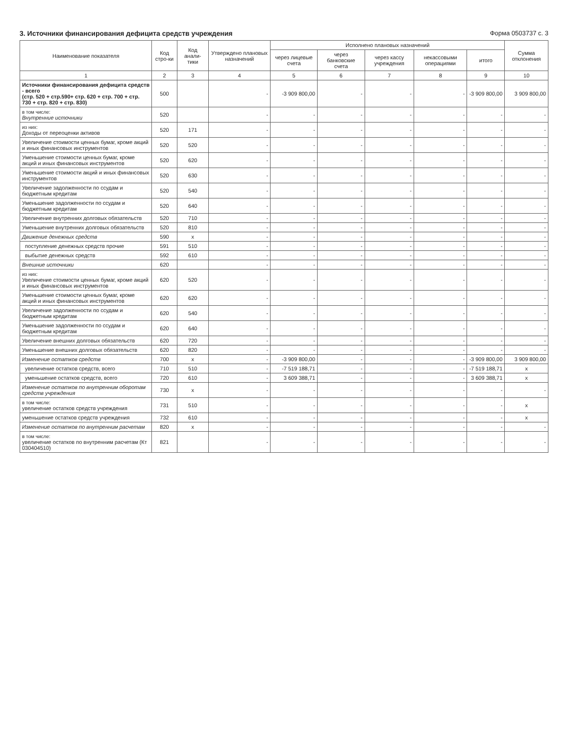3. Источники финансирования дефицита средств учреждения
Форма 0503737 с. 3
| Наименование показателя | Код стро-ки | Код анали-тики | Утверждено плановых назначений | Исполнено плановых назначений | | | | | Сумма отклонения |
| --- | --- | --- | --- | --- | --- | --- | --- | --- | --- |
| | | | | через лицевые счета | через банковские счета | через кассу учреждения | некассовыми операциями | итого | |
| 1 | 2 | 3 | 4 | 5 | 6 | 7 | 8 | 9 | 10 |
| Источники финансирования дефицита средств - всего (стр. 520 + стр.590+ стр. 620 + стр. 700 + стр. 730 + стр. 820 + стр. 830) | 500 | | - | -3 909 800,00 | - | - | - | -3 909 800,00 | 3 909 800,00 |
| в том числе: Внутренние источники | 520 | | - | - | - | - | - | - | - |
| из них: Доходы от переоценки активов | 520 | 171 | - | - | - | - | - | - | - |
| Увеличение стоимости ценных бумаг, кроме акций и иных финансовых инструментов | 520 | 520 | - | - | - | - | - | - | - |
| Уменьшение стоимости ценных бумаг, кроме акций и иных финансовых инструментов | 520 | 620 | - | - | - | - | - | - | - |
| Уменьшение стоимости акций и иных финансовых инструментов | 520 | 630 | - | - | - | - | - | - | - |
| Увеличение задолженности по ссудам и бюджетным кредитам | 520 | 540 | - | - | - | - | - | - | - |
| Уменьшение задолженности по ссудам и бюджетным кредитам | 520 | 640 | - | - | - | - | - | - | - |
| Увеличение внутренних долговых обязательств | 520 | 710 | - | - | - | - | - | - | - |
| Уменьшение внутренних долговых обязательств | 520 | 810 | - | - | - | - | - | - | - |
| Движение денежных средств | 590 | x | - | - | - | - | - | - | - |
| поступление денежных средств прочие | 591 | 510 | - | - | - | - | - | - | - |
| выбытие денежных средств | 592 | 610 | - | - | - | - | - | - | - |
| Внешние источники | 620 | | - | - | - | - | - | - | - |
| из них: Увеличение стоимости ценных бумаг, кроме акций и иных финансовых инструментов | 620 | 520 | - | - | - | - | - | - | - |
| Уменьшение стоимости ценных бумаг, кроме акций и иных финансовых инструментов | 620 | 620 | - | - | - | - | - | - | - |
| Увеличение задолженности по ссудам и бюджетным кредитам | 620 | 540 | - | - | - | - | - | - | - |
| Уменьшение задолженности по ссудам и бюджетным кредитам | 620 | 640 | - | - | - | - | - | - | - |
| Увеличение внешних долговых обязательств | 620 | 720 | - | - | - | - | - | - | - |
| Уменьшение внешних долговых обязательств | 620 | 820 | - | - | - | - | - | - | - |
| Изменение остатков средств | 700 | x | - | -3 909 800,00 | - | - | - | -3 909 800,00 | 3 909 800,00 |
| увеличение остатков средств, всего | 710 | 510 | - | -7 519 188,71 | - | - | - | -7 519 188,71 | x |
| уменьшение остатков средств, всего | 720 | 610 | - | 3 609 388,71 | - | - | - | 3 609 388,71 | x |
| Изменение остатков по внутренним оборотам средств учреждения | 730 | x | - | - | - | - | - | - | - |
| в том числе: увеличение остатков средств учреждения | 731 | 510 | - | - | - | - | - | - | x |
| уменьшение остатков средств учреждения | 732 | 610 | - | - | - | - | - | - | x |
| Изменение остатков по внутренним расчетам | 820 | x | - | - | - | - | - | - | - |
| в том числе: увеличение остатков по внутренним расчетам (Кт 030404510) | 821 | | - | - | - | - | - | - | - |